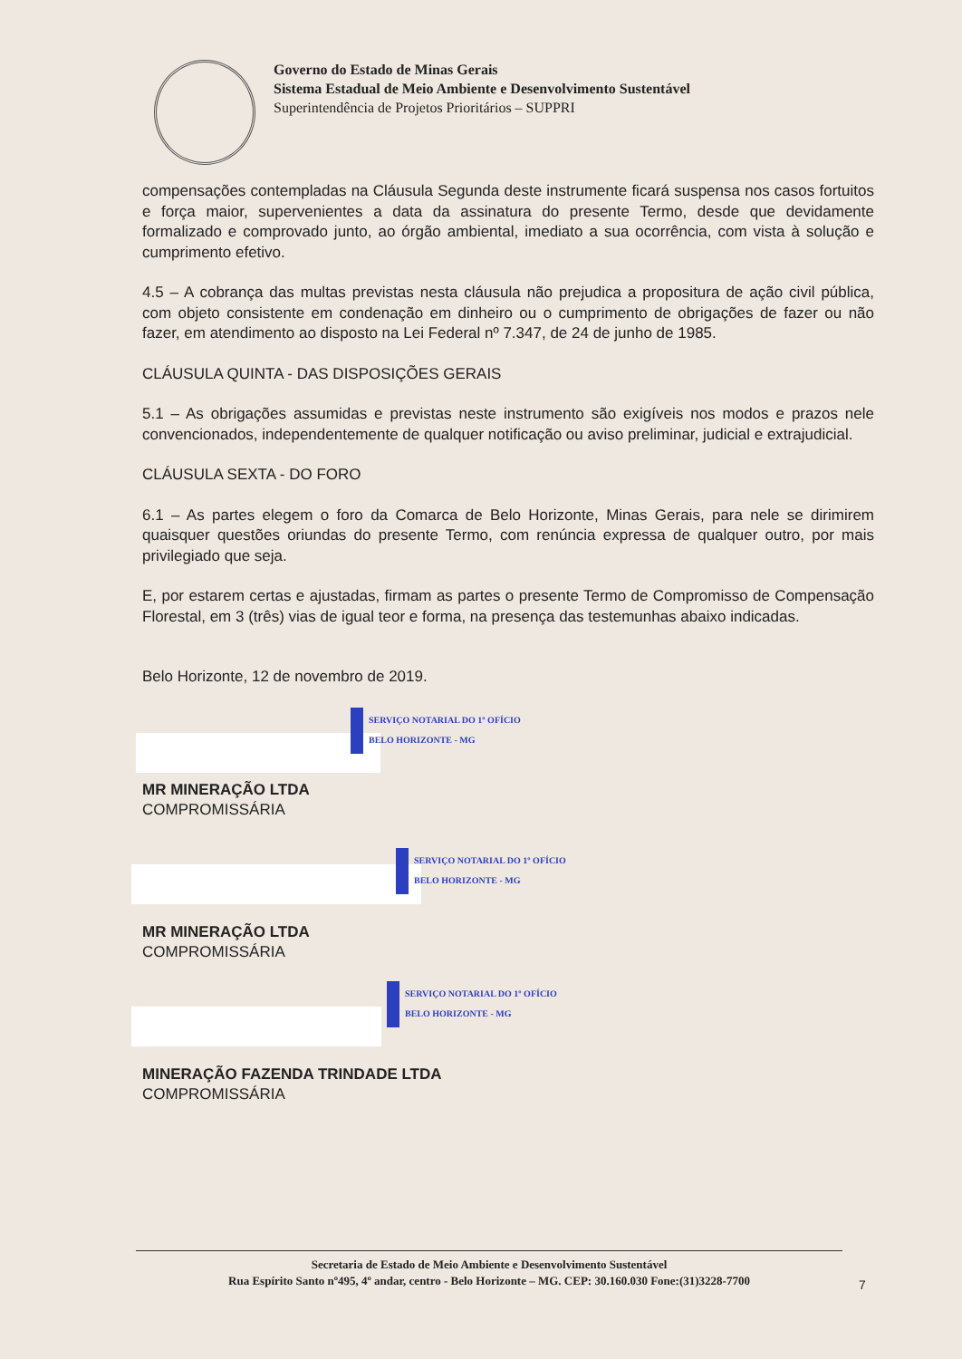Governo do Estado de Minas Gerais
Sistema Estadual de Meio Ambiente e Desenvolvimento Sustentável
Superintendência de Projetos Prioritários – SUPPRI
compensações contempladas na Cláusula Segunda deste instrumente ficará suspensa nos casos fortuitos e força maior, supervenientes a data da assinatura do presente Termo, desde que devidamente formalizado e comprovado junto, ao órgão ambiental, imediato a sua ocorrência, com vista à solução e cumprimento efetivo.
4.5 – A cobrança das multas previstas nesta cláusula não prejudica a propositura de ação civil pública, com objeto consistente em condenação em dinheiro ou o cumprimento de obrigações de fazer ou não fazer, em atendimento ao disposto na Lei Federal nº 7.347, de 24 de junho de 1985.
CLÁUSULA QUINTA - DAS DISPOSIÇÕES GERAIS
5.1 – As obrigações assumidas e previstas neste instrumento são exigíveis nos modos e prazos nele convencionados, independentemente de qualquer notificação ou aviso preliminar, judicial e extrajudicial.
CLÁUSULA SEXTA - DO FORO
6.1 – As partes elegem o foro da Comarca de Belo Horizonte, Minas Gerais, para nele se dirimirem quaisquer questões oriundas do presente Termo, com renúncia expressa de qualquer outro, por mais privilegiado que seja.
E, por estarem certas e ajustadas, firmam as partes o presente Termo de Compromisso de Compensação Florestal, em 3 (três) vias de igual teor e forma, na presença das testemunhas abaixo indicadas.
Belo Horizonte, 12 de novembro de 2019.
SERVIÇO NOTARIAL DO 1º OFÍCIO
BELO HORIZONTE - MG
MR MINERAÇÃO LTDA
COMPROMISSÁRIA
SERVIÇO NOTARIAL DO 1º OFÍCIO
BELO HORIZONTE - MG
MR MINERAÇÃO LTDA
COMPROMISSÁRIA
SERVIÇO NOTARIAL DO 1º OFÍCIO
BELO HORIZONTE - MG
MINERAÇÃO FAZENDA TRINDADE LTDA
COMPROMISSÁRIA
Secretaria de Estado de Meio Ambiente e Desenvolvimento Sustentável
Rua Espírito Santo nº495, 4º andar, centro - Belo Horizonte – MG. CEP: 30.160.030 Fone:(31)3228-7700
7